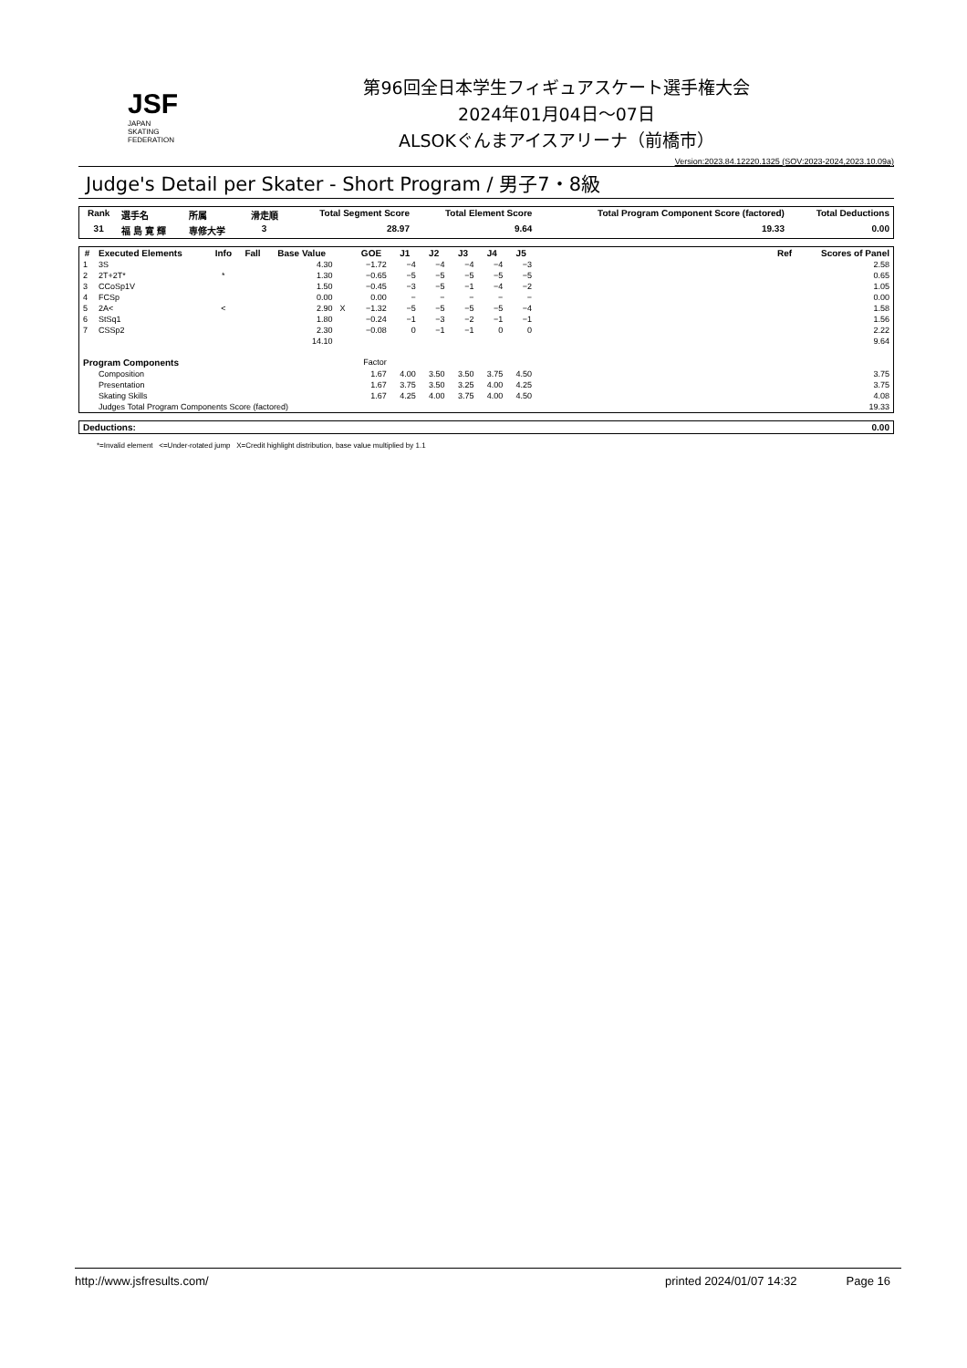JSF
JAPAN
SKATING
FEDERATION
第96回全日本学生フィギュアスケート選手権大会
2024年01月04日～07日
ALSOKぐんまアイスアリーナ（前橋市）
Version:2023.84.12220.1325 (SOV:2023-2024,2023.10.09a)
Judge's Detail per Skater - Short Program / 男子7・8級
| Rank | 選手名 | 所属 | 滑走順 | Total Segment Score | Total Element Score | Total Program Component Score (factored) | Total Deductions |
| --- | --- | --- | --- | --- | --- | --- | --- |
| 31 | 福 島 寛 輝 | 専修大学 | 3 | 28.97 | 9.64 | 19.33 | 0.00 |
| # | Executed Elements | Info | Fall | Base Value | | GOE | J1 | J2 | J3 | J4 | J5 | | Ref | Scores of Panel |
| --- | --- | --- | --- | --- | --- | --- | --- | --- | --- | --- | --- | --- | --- | --- |
| 1 | 3S | | | 4.30 | | −1.72 | −4 | −4 | −4 | −4 | −3 | | | 2.58 |
| 2 | 2T+2T* | * | | 1.30 | | −0.65 | −5 | −5 | −5 | −5 | −5 | | | 0.65 |
| 3 | CCoSp1V | | | 1.50 | | −0.45 | −3 | −5 | −1 | −4 | −2 | | | 1.05 |
| 4 | FCSp | | | 0.00 | | 0.00 | − | − | − | − | − | | | 0.00 |
| 5 | 2A< | < | | 2.90 | X | −1.32 | −5 | −5 | −5 | −5 | −4 | | | 1.58 |
| 6 | StSq1 | | | 1.80 | | −0.24 | −1 | −3 | −2 | −1 | −1 | | | 1.56 |
| 7 | CSSp2 | | | 2.30 | | −0.08 | 0 | −1 | −1 | 0 | 0 | | | 2.22 |
| | | | | 14.10 | | | | | | | | | | 9.64 |
| Program Components | | | | | | Factor | | | | | | | | |
| | Composition | | | | | 1.67 | 4.00 | 3.50 | 3.50 | 3.75 | 4.50 | | | 3.75 |
| | Presentation | | | | | 1.67 | 3.75 | 3.50 | 3.25 | 4.00 | 4.25 | | | 3.75 |
| | Skating Skills | | | | | 1.67 | 4.25 | 4.00 | 3.75 | 4.00 | 4.50 | | | 4.08 |
| | Judges Total Program Components Score (factored) | | | | | | | | | | | | | 19.33 |
| Deductions: | 0.00 |
| --- | --- |
*=Invalid element <=Under-rotated jump X=Credit highlight distribution, base value multiplied by 1.1
http://www.jsfresults.com/ printed 2024/01/07 14:32 Page 16